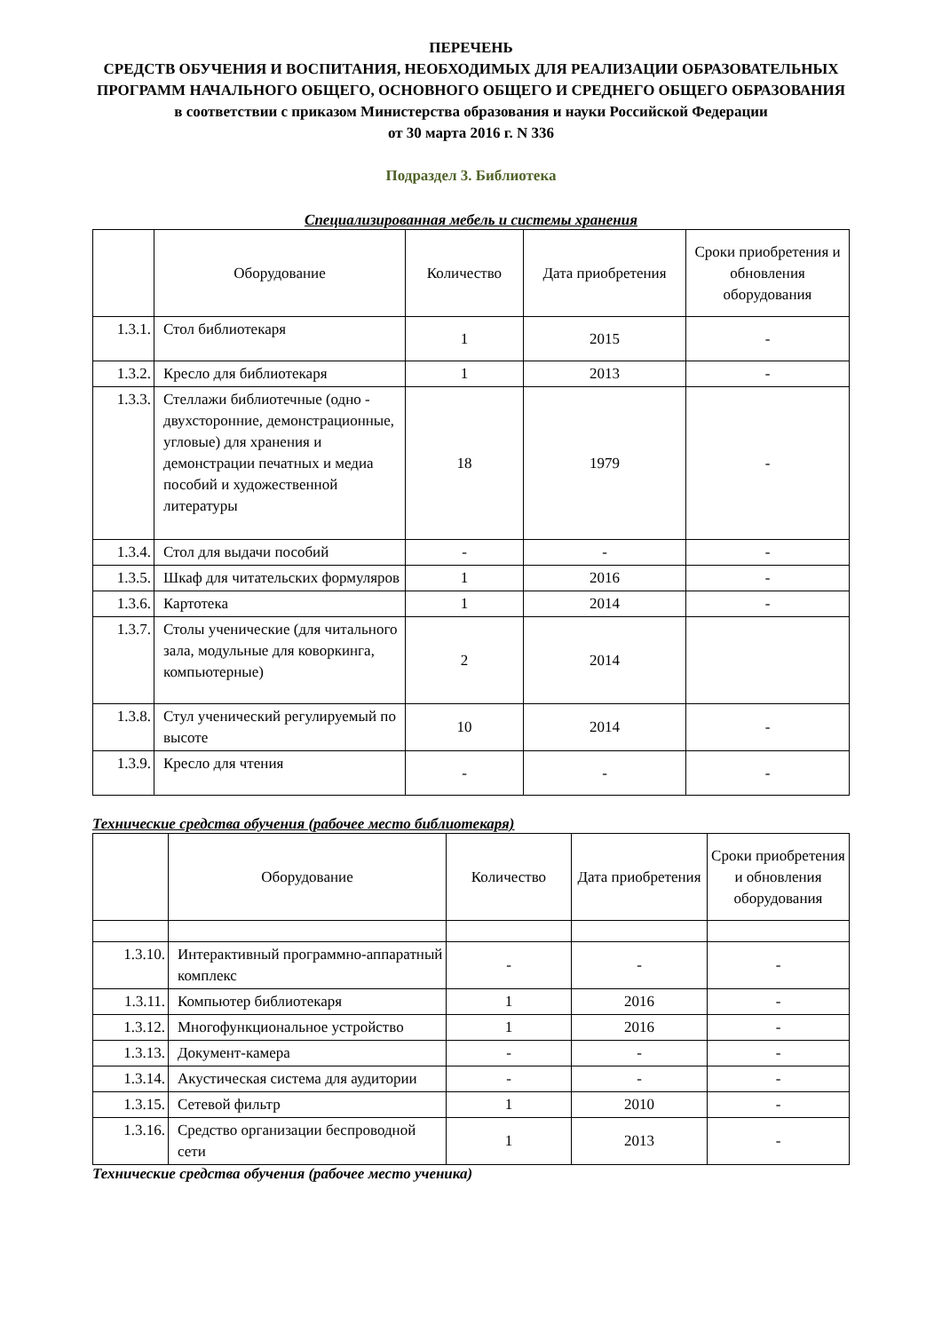ПЕРЕЧЕНЬ
СРЕДСТВ ОБУЧЕНИЯ И ВОСПИТАНИЯ, НЕОБХОДИМЫХ ДЛЯ РЕАЛИЗАЦИИ ОБРАЗОВАТЕЛЬНЫХ ПРОГРАММ НАЧАЛЬНОГО ОБЩЕГО, ОСНОВНОГО ОБЩЕГО И СРЕДНЕГО ОБЩЕГО ОБРАЗОВАНИЯ в соответствии с приказом Министерства образования и науки Российской Федерации
от 30 марта 2016 г. N 336
Подраздел 3. Библиотека
Специализированная мебель и системы хранения
| | Оборудование | Количество | Дата приобретения | Сроки приобретения и обновления оборудования |
| --- | --- | --- | --- | --- |
| 1.3.1. | Стол библиотекаря | 1 | 2015 | - |
| 1.3.2. | Кресло для библиотекаря | 1 | 2013 | - |
| 1.3.3. | Стеллажи библиотечные (одно - двухсторонние, демонстрационные, угловые) для хранения и демонстрации печатных и медиа пособий и художественной литературы | 18 | 1979 | - |
| 1.3.4. | Стол для выдачи пособий | - | - | - |
| 1.3.5. | Шкаф для читательских формуляров | 1 | 2016 | - |
| 1.3.6. | Картотека | 1 | 2014 | - |
| 1.3.7. | Столы ученические (для читального зала, модульные для коворкинга, компьютерные) | 2 | 2014 | |
| 1.3.8. | Стул ученический регулируемый по высоте | 10 | 2014 | - |
| 1.3.9. | Кресло для чтения | - | - | - |
Технические средства обучения (рабочее место библиотекаря)
| | Оборудование | Количество | Дата приобретения | Сроки приобретения и обновления оборудования |
| --- | --- | --- | --- | --- |
| 1.3.10. | Интерактивный программно-аппаратный комплекс | - | - | - |
| 1.3.11. | Компьютер библиотекаря | 1 | 2016 | - |
| 1.3.12. | Многофункциональное устройство | 1 | 2016 | - |
| 1.3.13. | Документ-камера | - | - | - |
| 1.3.14. | Акустическая система для аудитории | - | - | - |
| 1.3.15. | Сетевой фильтр | 1 | 2010 | - |
| 1.3.16. | Средство организации беспроводной сети | 1 | 2013 | - |
Технические средства обучения (рабочее место ученика)